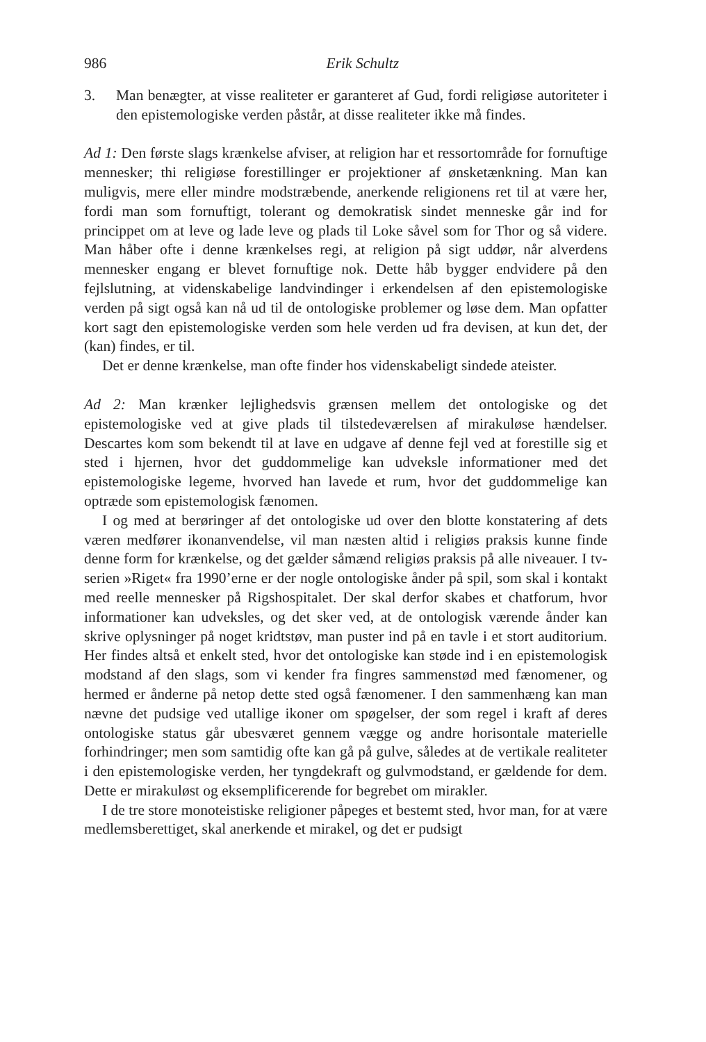986 Erik Schultz
3. Man benægter, at visse realiteter er garanteret af Gud, fordi religiøse autoriteter i den epistemologiske verden påstår, at disse realiteter ikke må findes.
Ad 1: Den første slags krænkelse afviser, at religion har et ressortområde for fornuftige mennesker; thi religiøse forestillinger er projektioner af ønsketænkning. Man kan muligvis, mere eller mindre modstræbende, anerkende religionens ret til at være her, fordi man som fornuftigt, tolerant og demokratisk sindet menneske går ind for princippet om at leve og lade leve og plads til Loke såvel som for Thor og så videre. Man håber ofte i denne krænkelses regi, at religion på sigt uddør, når alverdens mennesker engang er blevet fornuftige nok. Dette håb bygger endvidere på den fejlslutning, at videnskabelige landvindinger i erkendelsen af den epistemologiske verden på sigt også kan nå ud til de ontologiske problemer og løse dem. Man opfatter kort sagt den epistemologiske verden som hele verden ud fra devisen, at kun det, der (kan) findes, er til.
Det er denne krænkelse, man ofte finder hos videnskabeligt sindede ateister.
Ad 2: Man krænker lejlighedsvis grænsen mellem det ontologiske og det epistemologiske ved at give plads til tilstedeværelsen af mirakuløse hændelser. Descartes kom som bekendt til at lave en udgave af denne fejl ved at forestille sig et sted i hjernen, hvor det guddommelige kan udveksle informationer med det epistemologiske legeme, hvorved han lavede et rum, hvor det guddommelige kan optræde som epistemologisk fænomen.
I og med at berøringer af det ontologiske ud over den blotte konstatering af dets væren medfører ikonanvendelse, vil man næsten altid i religiøs praksis kunne finde denne form for krænkelse, og det gælder såmænd religiøs praksis på alle niveauer. I tv-serien »Riget« fra 1990’erne er der nogle ontologiske ånder på spil, som skal i kontakt med reelle mennesker på Rigshospitalet. Der skal derfor skabes et chatforum, hvor informationer kan udveksles, og det sker ved, at de ontologisk værende ånder kan skrive oplysninger på noget kridtstøv, man puster ind på en tavle i et stort auditorium. Her findes altså et enkelt sted, hvor det ontologiske kan støde ind i en epistemologisk modstand af den slags, som vi kender fra fingres sammenstød med fænomener, og hermed er ånderne på netop dette sted også fænomener. I den sammenhæng kan man nævne det pudsige ved utallige ikoner om spøgelser, der som regel i kraft af deres ontologiske status går ubesværet gennem vægge og andre horisontale materielle forhindringer; men som samtidig ofte kan gå på gulve, således at de vertikale realiteter i den epistemologiske verden, her tyngdekraft og gulvmodstand, er gældende for dem. Dette er mirakuløst og eksemplificerende for begrebet om mirakler.
I de tre store monoteistiske religioner påpeges et bestemt sted, hvor man, for at være medlemsberettiget, skal anerkende et mirakel, og det er pudsigt